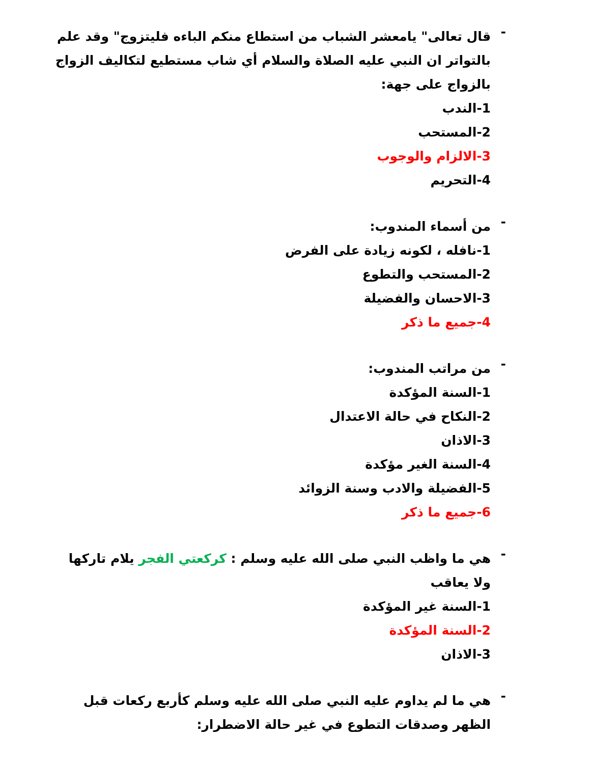-
قال تعالى" يامعشر الشباب من استطاع منكم الباءه فليتزوج" وقد علم بالتواتر ان النبي عليه الصلاة والسلام أي شاب مستطيع لتكاليف الزواج بالزواج على جهة:
1-الندب
2-المستحب
3-الالزام والوجوب
4-التحريم
-
من أسماء المندوب:
1-نافله ، لكونه زيادة على الفرض
2-المستحب والتطوع
3-الاحسان والفضيلة
4-جميع ما ذكر
-
من مراتب المندوب:
1-السنة المؤكدة
2-النكاح في حالة الاعتدال
3-الاذان
4-السنة الغير مؤكدة
5-الفضيلة والادب وسنة الزوائد
6-جميع ما ذكر
-
هي ما واظب النبي صلى الله عليه وسلم : كركعتي الفجر يلام تاركها ولا يعاقب
1-السنة غير المؤكدة
2-السنة المؤكدة
3-الاذان
-
هي ما لم يداوم عليه النبي صلى الله عليه وسلم كأربع ركعات قبل الظهر وصدقات التطوع في غير حالة الاضطرار: